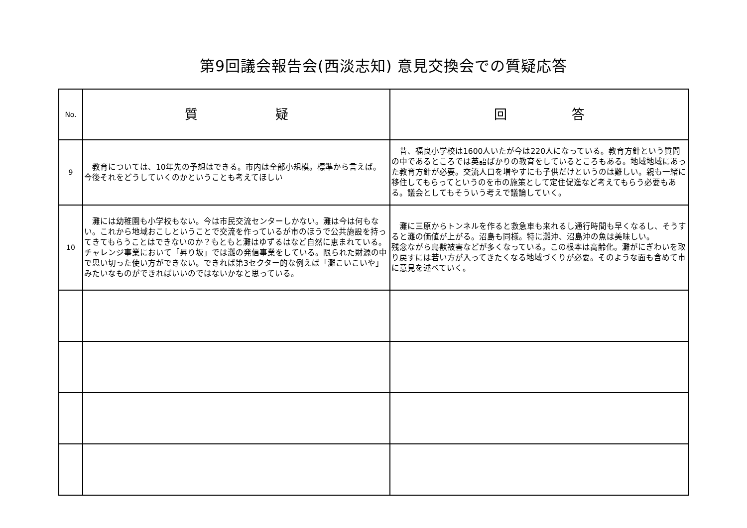第9回議会報告会(西淡志知) 意見交換会での質疑応答
| No. | 質 疑 | 回 答 |
| --- | --- | --- |
| 9 | 教育については、10年先の予想はできる。市内は全部小規模。標準から言えば。今後それをどうしていくのかということも考えてほしい | 昔、福良小学校は1600人いたが今は220人になっている。教育方針という質問の中であるところでは英語ばかりの教育をしているところもある。地域地域にあった教育方針が必要。交流人口を増やすにも子供だけというのは難しい。親も一緒に移住してもらってというのを市の施策として定住促進など考えてもらう必要もある。議会としてもそういう考えで議論していく。 |
| 10 | 灘には幼稚園も小学校もない。今は市民交流センターしかない。灘は今は何もない。これから地域おこしということで交流を作っているが市のほうで公共施設を持ってきてもらうことはできないのか？もともと灘はゆずるはなど自然に恵まれている。チャレンジ事業において「昇り坂」では灘の発信事業をしている。限られた財源の中で思い切った使い方ができない。できれば第3セクター的な例えば「灘こいこいや」みたいなものができればいいのではないかなと思っている。 | 灘に三原からトンネルを作ると救急車も来れるし通行時間も早くなるし、そうすると灘の価値が上がる。沼島も同様。特に灘沖、沼島沖の魚は美味しい。 残念ながら鳥獣被害などが多くなっている。この根本は高齢化。灘がにぎわいを取り戻すには若い方が入ってきたくなる地域づくりが必要。そのような面も含めて市に意見を述べていく。 |